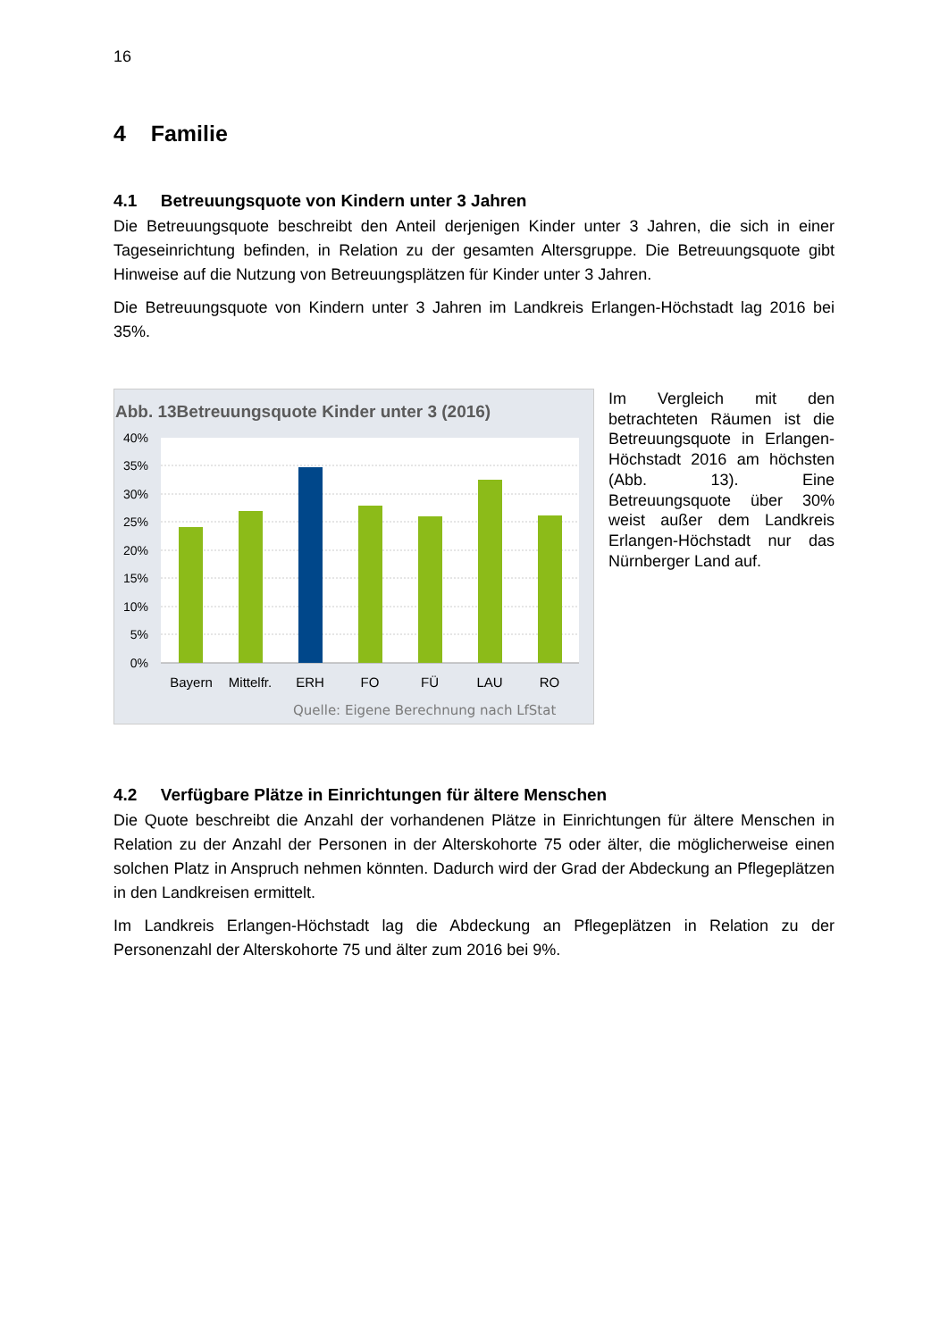16
4 Familie
4.1 Betreuungsquote von Kindern unter 3 Jahren
Die Betreuungsquote beschreibt den Anteil derjenigen Kinder unter 3 Jahren, die sich in einer Tageseinrichtung befinden, in Relation zu der gesamten Altersgruppe. Die Betreuungsquote gibt Hinweise auf die Nutzung von Betreuungsplätzen für Kinder unter 3 Jahren.
Die Betreuungsquote von Kindern unter 3 Jahren im Landkreis Erlangen-Höchstadt lag 2016 bei 35%.
Abb. 13Betreuungsquote Kinder unter 3 (2016)
40%
35%
30%
25%
20%
15%
10%
5%
0%
Bayern
Mittelfr.
ERH
FO
FÜ
LAU
RO
Quelle: Eigene Berechnung nach LfStat
Im Vergleich mit den betrachteten Räumen ist die Betreuungsquote in Erlangen-Höchstadt 2016 am höchsten (Abb. 13). Eine Betreuungsquote über 30% weist außer dem Landkreis Erlangen-Höchstadt nur das Nürnberger Land auf.
4.2 Verfügbare Plätze in Einrichtungen für ältere Menschen
Die Quote beschreibt die Anzahl der vorhandenen Plätze in Einrichtungen für ältere Menschen in Relation zu der Anzahl der Personen in der Alterskohorte 75 oder älter, die möglicherweise einen solchen Platz in Anspruch nehmen könnten. Dadurch wird der Grad der Abdeckung an Pflegeplätzen in den Landkreisen ermittelt.
Im Landkreis Erlangen-Höchstadt lag die Abdeckung an Pflegeplätzen in Relation zu der Personenzahl der Alterskohorte 75 und älter zum 2016 bei 9%.